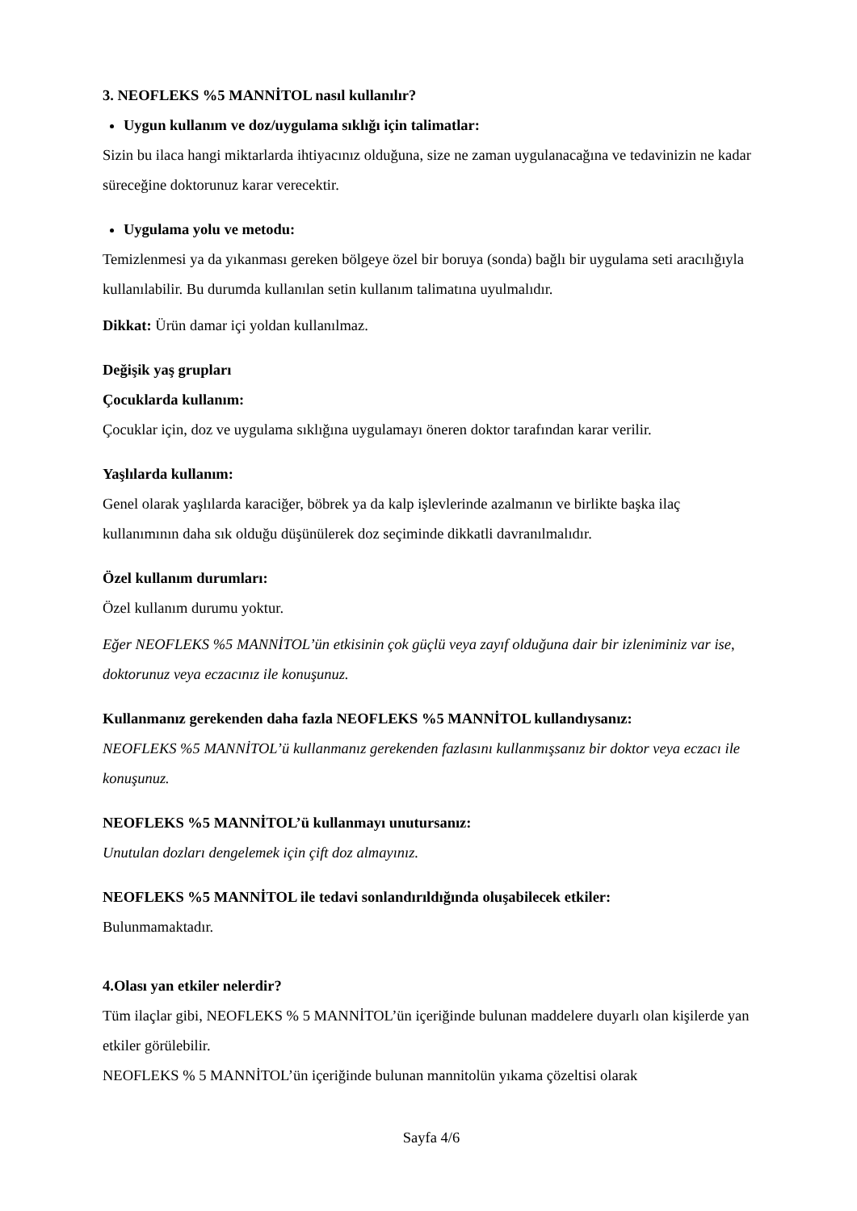3. NEOFLEKS %5 MANNİTOL nasıl kullanılır?
Uygun kullanım ve doz/uygulama sıklığı için talimatlar:
Sizin bu ilaca hangi miktarlarda ihtiyacınız olduğuna, size ne zaman uygulanacağına ve tedavinizin ne kadar süreceğine doktorunuz karar verecektir.
Uygulama yolu ve metodu:
Temizlenmesi ya da yıkanması gereken bölgeye özel bir boruya (sonda) bağlı bir uygulama seti aracılığıyla kullanılabilir. Bu durumda kullanılan setin kullanım talimatına uyulmalıdır.
Dikkat: Ürün damar içi yoldan kullanılmaz.
Değişik yaş grupları
Çocuklarda kullanım:
Çocuklar için, doz ve uygulama sıklığına uygulamayı öneren doktor tarafından karar verilir.
Yaşlılarda kullanım:
Genel olarak yaşlılarda karaciğer, böbrek ya da kalp işlevlerinde azalmanın ve birlikte başka ilaç kullanımının daha sık olduğu düşünülerek doz seçiminde dikkatli davranılmalıdır.
Özel kullanım durumları:
Özel kullanım durumu yoktur.
Eğer NEOFLEKS %5 MANNİTOL’ün etkisinin çok güçlü veya zayıf olduğuna dair bir izleniminiz var ise, doktorunuz veya eczacınız ile konuşunuz.
Kullanmanız gerekenden daha fazla NEOFLEKS %5 MANNİTOL kullandıysanız:
NEOFLEKS %5 MANNİTOL’ü kullanmanız gerekenden fazlasını kullanmışsanız bir doktor veya eczacı ile konuşunuz.
NEOFLEKS %5 MANNİTOL’ü kullanmayı unutursanız:
Unutulan dozları dengelemek için çift doz almayınız.
NEOFLEKS %5 MANNİTOL ile tedavi sonlandırıldığında oluşabilecek etkiler:
Bulunmamaktadır.
4.Olası yan etkiler nelerdir?
Tüm ilaçlar gibi, NEOFLEKS % 5 MANNİTOL’ün içeriğinde bulunan maddelere duyarlı olan kişilerde yan etkiler görülebilir.
NEOFLEKS % 5 MANNİTOL’ün içeriğinde bulunan mannitolün yıkama çözeltisi olarak
Sayfa 4/6